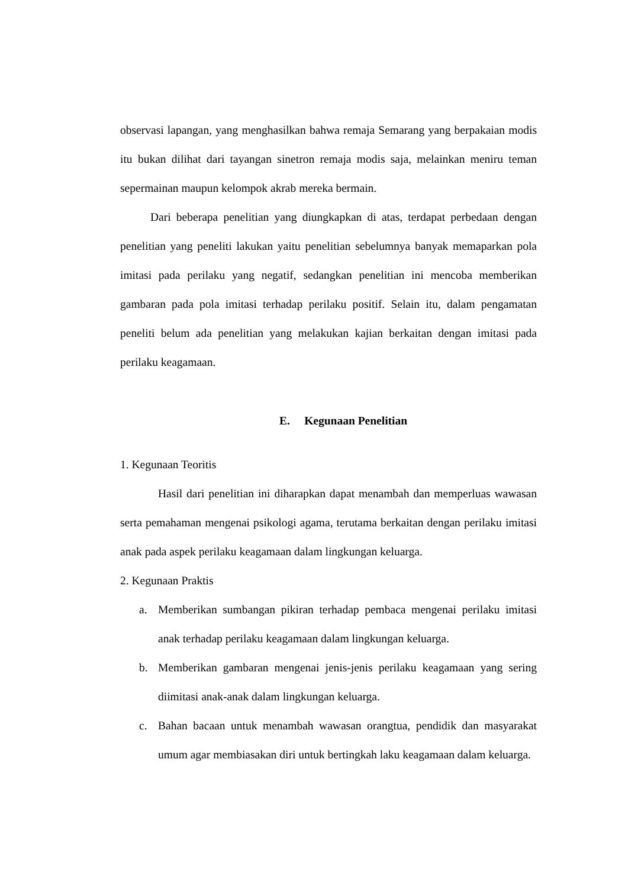observasi lapangan, yang menghasilkan bahwa remaja Semarang yang berpakaian modis itu bukan dilihat dari tayangan sinetron remaja modis saja, melainkan meniru teman sepermainan maupun kelompok akrab mereka bermain.
Dari beberapa penelitian yang diungkapkan di atas, terdapat perbedaan dengan penelitian yang peneliti lakukan yaitu penelitian sebelumnya banyak memaparkan pola imitasi pada perilaku yang negatif, sedangkan penelitian ini mencoba memberikan gambaran pada pola imitasi terhadap perilaku positif. Selain itu, dalam pengamatan peneliti belum ada penelitian yang melakukan kajian berkaitan dengan imitasi pada perilaku keagamaan.
E. Kegunaan Penelitian
1. Kegunaan Teoritis
Hasil dari penelitian ini diharapkan dapat menambah dan memperluas wawasan serta pemahaman mengenai psikologi agama, terutama berkaitan dengan perilaku imitasi anak pada aspek perilaku keagamaan dalam lingkungan keluarga.
2. Kegunaan Praktis
a. Memberikan sumbangan pikiran terhadap pembaca mengenai perilaku imitasi anak terhadap perilaku keagamaan dalam lingkungan keluarga.
b. Memberikan gambaran mengenai jenis-jenis perilaku keagamaan yang sering diimitasi anak-anak dalam lingkungan keluarga.
c. Bahan bacaan untuk menambah wawasan orangtua, pendidik dan masyarakat umum agar membiasakan diri untuk bertingkah laku keagamaan dalam keluarga.